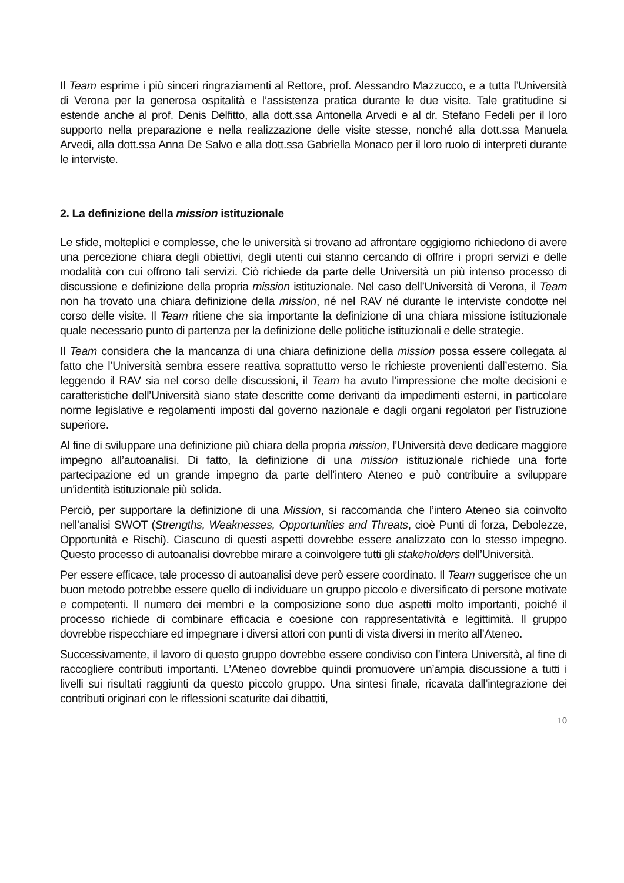Il Team esprime i più sinceri ringraziamenti al Rettore, prof. Alessandro Mazzucco, e a tutta l’Università di Verona per la generosa ospitalità e l’assistenza pratica durante le due visite. Tale gratitudine si estende anche al prof. Denis Delfitto, alla dott.ssa Antonella Arvedi e al dr. Stefano Fedeli per il loro supporto nella preparazione e nella realizzazione delle visite stesse, nonché alla dott.ssa Manuela Arvedi, alla dott.ssa Anna De Salvo e alla dott.ssa Gabriella Monaco per il loro ruolo di interpreti durante le interviste.
2. La definizione della mission istituzionale
Le sfide, molteplici e complesse, che le università si trovano ad affrontare oggigiorno richiedono di avere una percezione chiara degli obiettivi, degli utenti cui stanno cercando di offrire i propri servizi e delle modalità con cui offrono tali servizi. Ciò richiede da parte delle Università un più intenso processo di discussione e definizione della propria mission istituzionale. Nel caso dell’Università di Verona, il Team non ha trovato una chiara definizione della mission, né nel RAV né durante le interviste condotte nel corso delle visite. Il Team ritiene che sia importante la definizione di una chiara missione istituzionale quale necessario punto di partenza per la definizione delle politiche istituzionali e delle strategie.
Il Team considera che la mancanza di una chiara definizione della mission possa essere collegata al fatto che l’Università sembra essere reattiva soprattutto verso le richieste provenienti dall’esterno. Sia leggendo il RAV sia nel corso delle discussioni, il Team ha avuto l’impressione che molte decisioni e caratteristiche dell’Università siano state descritte come derivanti da impedimenti esterni, in particolare norme legislative e regolamenti imposti dal governo nazionale e dagli organi regolatori per l’istruzione superiore.
Al fine di sviluppare una definizione più chiara della propria mission, l’Università deve dedicare maggiore impegno all’autoanalisi. Di fatto, la definizione di una mission istituzionale richiede una forte partecipazione ed un grande impegno da parte dell’intero Ateneo e può contribuire a sviluppare un’identità istituzionale più solida.
Perciò, per supportare la definizione di una Mission, si raccomanda che l’intero Ateneo sia coinvolto nell’analisi SWOT (Strengths, Weaknesses, Opportunities and Threats, cioè Punti di forza, Debolezze, Opportunità e Rischi). Ciascuno di questi aspetti dovrebbe essere analizzato con lo stesso impegno. Questo processo di autoanalisi dovrebbe mirare a coinvolgere tutti gli stakeholders dell’Università.
Per essere efficace, tale processo di autoanalisi deve però essere coordinato. Il Team suggerisce che un buon metodo potrebbe essere quello di individuare un gruppo piccolo e diversificato di persone motivate e competenti. Il numero dei membri e la composizione sono due aspetti molto importanti, poiché il processo richiede di combinare efficacia e coesione con rappresentatività e legittimità. Il gruppo dovrebbe rispecchiare ed impegnare i diversi attori con punti di vista diversi in merito all’Ateneo.
Successivamente, il lavoro di questo gruppo dovrebbe essere condiviso con l’intera Università, al fine di raccogliere contributi importanti. L’Ateneo dovrebbe quindi promuovere un’ampia discussione a tutti i livelli sui risultati raggiunti da questo piccolo gruppo. Una sintesi finale, ricavata dall’integrazione dei contributi originari con le riflessioni scaturite dai dibattiti,
10